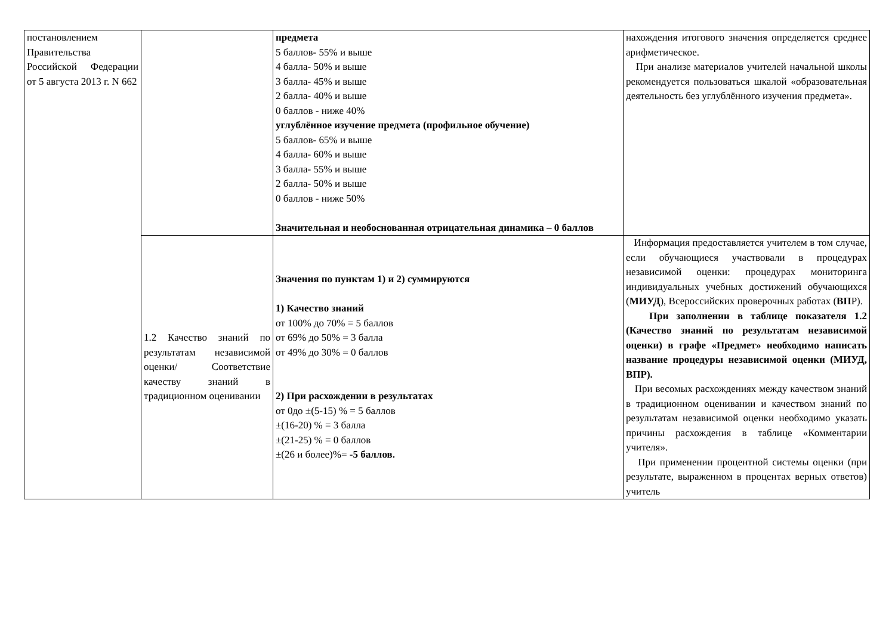| постановлением Правительства Российской Федерации от 5 августа 2013 г. N 662 | | предмета 5 баллов- 55% и выше 4 балла- 50% и выше 3 балла- 45% и выше 2 балла- 40% и выше 0 баллов - ниже 40% углублённое изучение предмета (профильное обучение) 5 баллов- 65% и выше 4 балла- 60% и выше 3 балла- 55% и выше 2 балла- 50% и выше 0 баллов - ниже 50% Значительная и необоснованная отрицательная динамика – 0 баллов | нахождения итогового значения определяется среднее арифметическое. При анализе материалов учителей начальной школы рекомендуется пользоваться шкалой «образовательная деятельность без углублённого изучения предмета». |
| | 1.2 Качество знаний по результатам независимой оценки/ Соответствие качеству знаний в традиционном оценивании | Значения по пунктам 1) и 2) суммируются 1) Качество знаний от 100% до 70% = 5 баллов от 69% до 50% = 3 балла от 49% до 30% = 0 баллов 2) При расхождении в результатах от 0до ±(5-15) % = 5 баллов ±(16-20) % = 3 балла ±(21-25) % = 0 баллов ±(26 и более)%= -5 баллов. | Информация предоставляется учителем в том случае, если обучающиеся участвовали в процедурах независимой оценки: процедурах мониторинга индивидуальных учебных достижений обучающихся ( МИУД ), Всероссийских проверочных работах ( ВП Р). При заполнении в таблице показателя 1.2 (Качество знаний по результатам независимой оценки) в графе «Предмет» необходимо написать название процедуры независимой оценки (МИУД, ВПР). При весомых расхождениях между качеством знаний в традиционном оценивании и качеством знаний по результатам независимой оценки необходимо указать причины расхождения в таблице «Комментарии учителя». При применении процентной системы оценки (при результате, выраженном в процентах верных ответов) учитель |